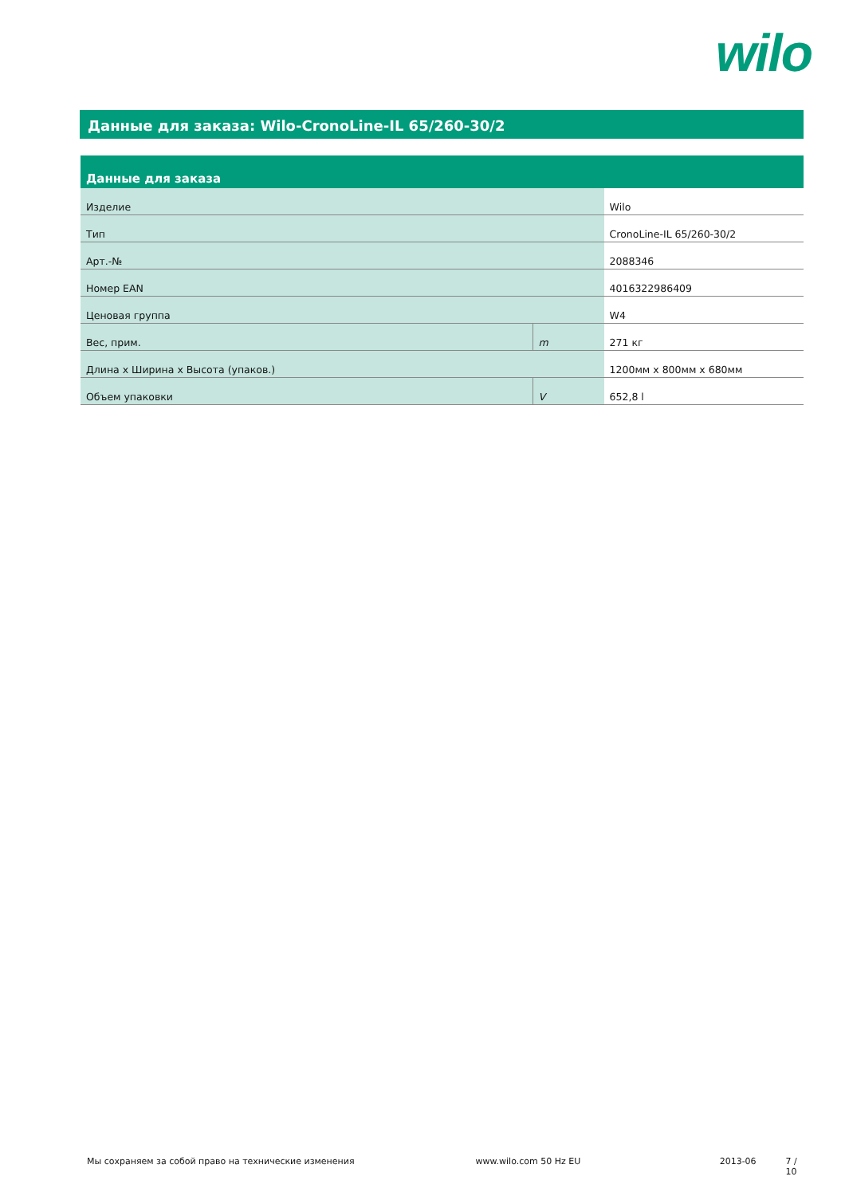wilo
Данные для заказа: Wilo-CronoLine-IL 65/260-30/2
| Данные для заказа | | |
| --- | --- | --- |
| Изделие | | Wilo |
| Тип | | CronoLine-IL 65/260-30/2 |
| Арт.-№ | | 2088346 |
| Номер EAN | | 4016322986409 |
| Ценовая группа | | W4 |
| Вес, прим. | m | 271 кг |
| Длина x Ширина x Высота (упаков.) | | 1200мм x 800мм x 680мм |
| Объем упаковки | V | 652,8 l |
Мы сохраняем за собой право на технические изменения www.wilo.com 50 Hz EU 2013-06 7 / 10